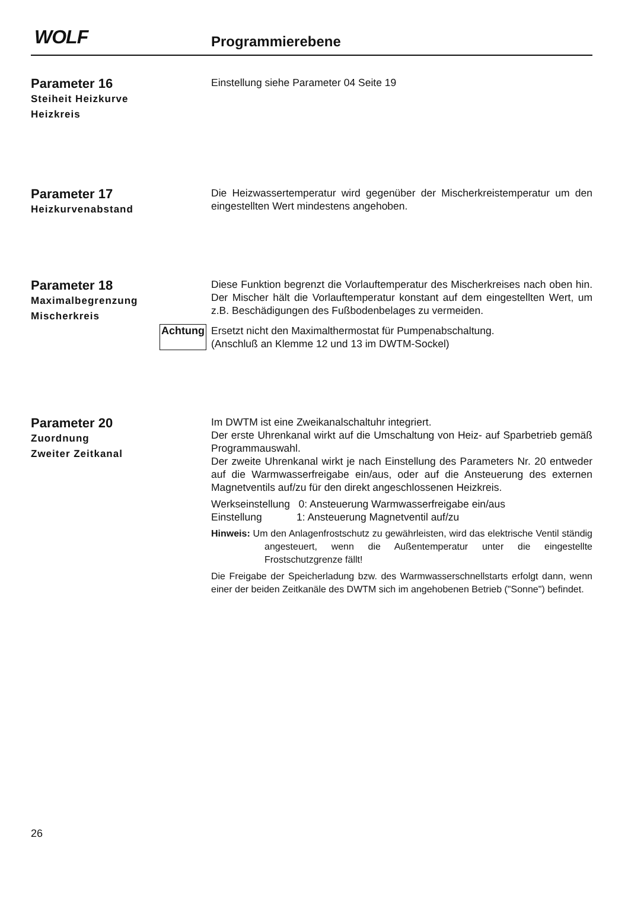WOLF Programmierebene
Parameter 16
Steiheit Heizkurve
Heizkreis
Einstellung siehe Parameter 04 Seite 19
Parameter 17
Heizkurvenabstand
Die Heizwassertemperatur wird gegenüber der Mischerkreistemperatur um den eingestellten Wert mindestens angehoben.
Parameter 18
Maximalbegrenzung
Mischerkreis
Diese Funktion begrenzt die Vorlauftemperatur des Mischerkreises nach oben hin. Der Mischer hält die Vorlauftemperatur konstant auf dem eingestellten Wert, um z.B. Beschädigungen des Fußbodenbelages zu vermeiden.
Achtung
Ersetzt nicht den Maximalthermostat für Pumpenabschaltung.
(Anschluß an Klemme 12 und 13 im DWTM-Sockel)
Parameter 20
Zuordnung
Zweiter Zeitkanal
Im DWTM ist eine Zweikanalschaltuhr integriert.
Der erste Uhrenkanal wirkt auf die Umschaltung von Heiz- auf Sparbetrieb gemäß Programmauswahl.
Der zweite Uhrenkanal wirkt je nach Einstellung des Parameters Nr. 20 entweder auf die Warmwasserfreigabe ein/aus, oder auf die Ansteuerung des externen Magnetventils auf/zu für den direkt angeschlossenen Heizkreis.
Werkseinstellung 0: Ansteuerung Warmwasserfreigabe ein/aus
Einstellung 1: Ansteuerung Magnetventil auf/zu
Hinweis: Um den Anlagenfrostschutz zu gewährleisten, wird das elektrische Ventil ständig angesteuert, wenn die Außentemperatur unter die eingestellte Frostschutzgrenze fällt!
Die Freigabe der Speicherladung bzw. des Warmwasserschnellstarts erfolgt dann, wenn einer der beiden Zeitkanäle des DWTM sich im angehobenen Betrieb ("Sonne") befindet.
26